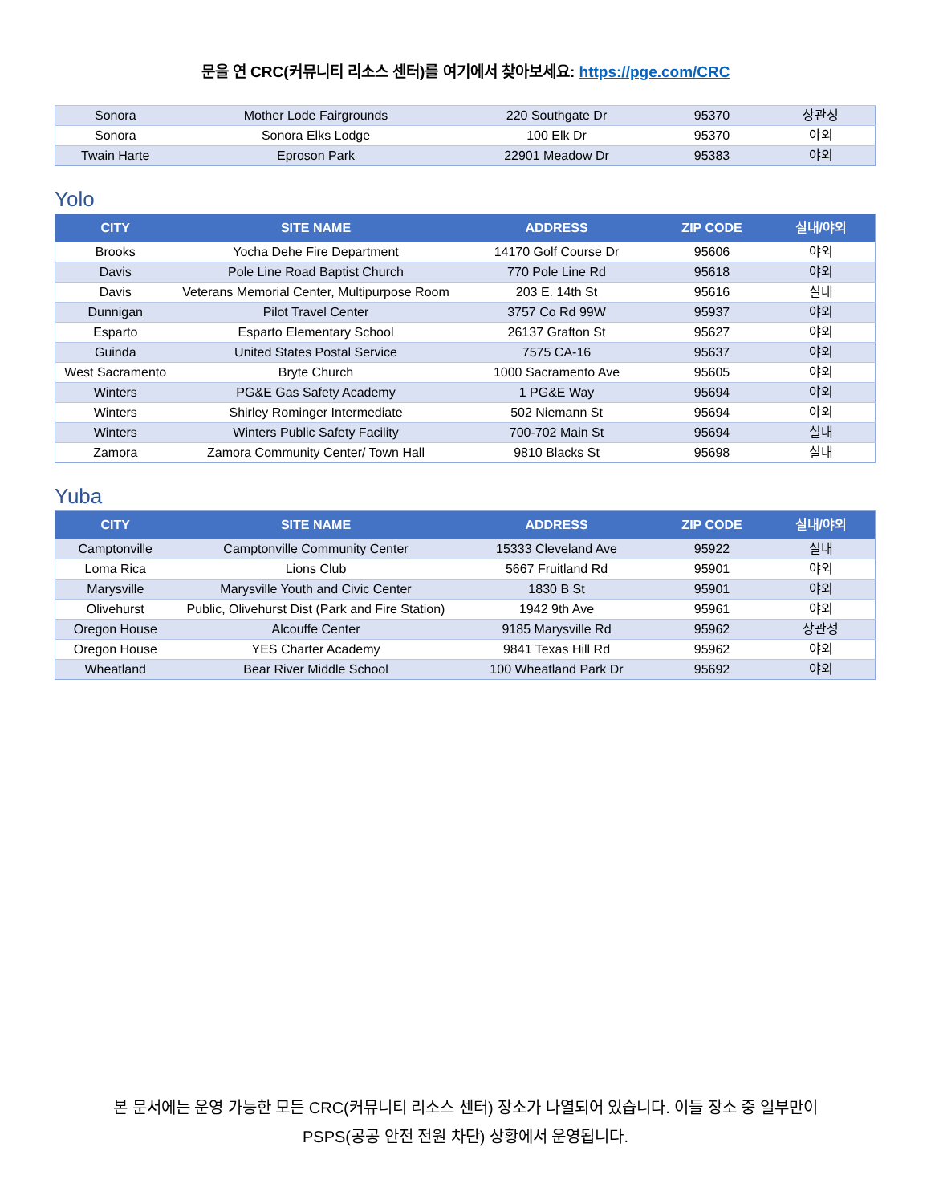문을 연 CRC(커뮤니티 리소스 센터)를 여기에서 찾아보세요: https://pge.com/CRC
| Sonora | Mother Lode Fairgrounds | 220 Southgate Dr | 95370 | 상관성 |
| Sonora | Sonora Elks Lodge | 100 Elk Dr | 95370 | 야외 |
| Twain Harte | Eproson Park | 22901 Meadow Dr | 95383 | 야외 |
Yolo
| CITY | SITE NAME | ADDRESS | ZIP CODE | 실내/야외 |
| --- | --- | --- | --- | --- |
| Brooks | Yocha Dehe Fire Department | 14170 Golf Course Dr | 95606 | 야외 |
| Davis | Pole Line Road Baptist Church | 770 Pole Line Rd | 95618 | 야외 |
| Davis | Veterans Memorial Center, Multipurpose Room | 203 E. 14th St | 95616 | 실내 |
| Dunnigan | Pilot Travel Center | 3757 Co Rd 99W | 95937 | 야외 |
| Esparto | Esparto Elementary School | 26137 Grafton St | 95627 | 야외 |
| Guinda | United States Postal Service | 7575 CA-16 | 95637 | 야외 |
| West Sacramento | Bryte Church | 1000 Sacramento Ave | 95605 | 야외 |
| Winters | PG&E Gas Safety Academy | 1 PG&E Way | 95694 | 야외 |
| Winters | Shirley Rominger Intermediate | 502 Niemann St | 95694 | 야외 |
| Winters | Winters Public Safety Facility | 700-702 Main St | 95694 | 실내 |
| Zamora | Zamora Community Center/ Town Hall | 9810 Blacks St | 95698 | 실내 |
Yuba
| CITY | SITE NAME | ADDRESS | ZIP CODE | 실내/야외 |
| --- | --- | --- | --- | --- |
| Camptonville | Camptonville Community Center | 15333 Cleveland Ave | 95922 | 실내 |
| Loma Rica | Lions Club | 5667 Fruitland Rd | 95901 | 야외 |
| Marysville | Marysville Youth and Civic Center | 1830 B St | 95901 | 야외 |
| Olivehurst | Public, Olivehurst Dist (Park and Fire Station) | 1942 9th Ave | 95961 | 야외 |
| Oregon House | Alcouffe Center | 9185 Marysville Rd | 95962 | 상관성 |
| Oregon House | YES Charter Academy | 9841 Texas Hill Rd | 95962 | 야외 |
| Wheatland | Bear River Middle School | 100 Wheatland Park Dr | 95692 | 야외 |
본 문서에는 운영 가능한 모든 CRC(커뮤니티 리소스 센터) 장소가 나열되어 있습니다. 이들 장소 중 일부만이
PSPS(공공 안전 전원 차단) 상황에서 운영됩니다.